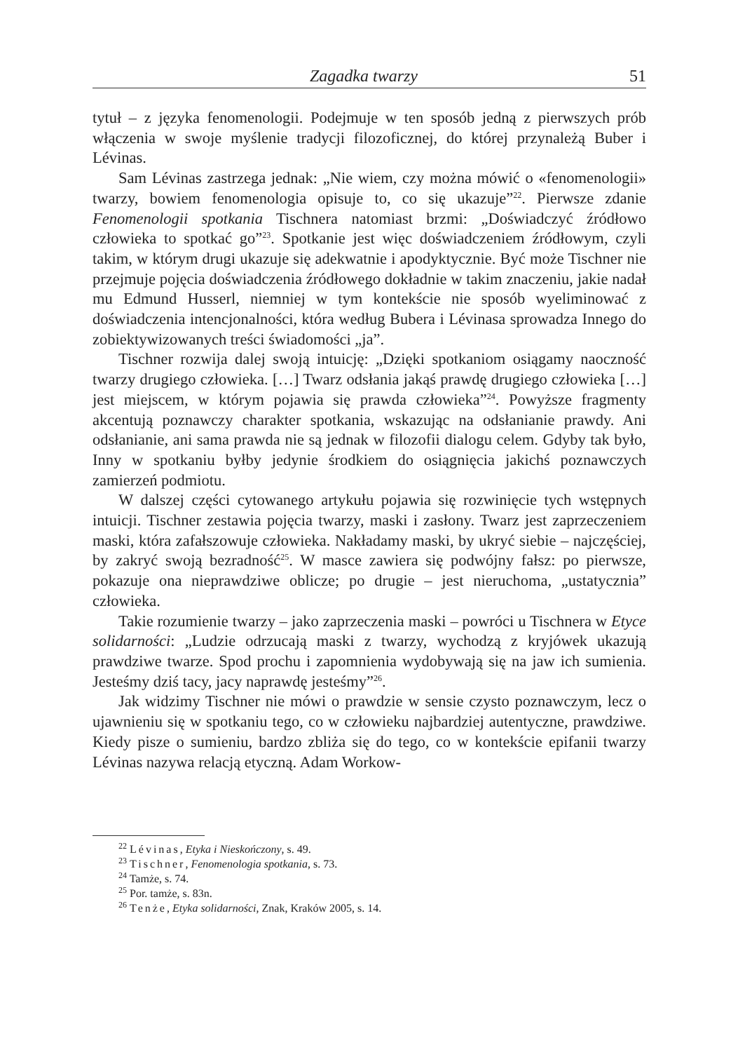Zagadka twarzy 51
tytuł – z języka fenomenologii. Podejmuje w ten sposób jedną z pierwszych prób włączenia w swoje myślenie tradycji filozoficznej, do której przynależą Buber i Lévinas.
Sam Lévinas zastrzega jednak: „Nie wiem, czy można mówić o «fenomenologii» twarzy, bowiem fenomenologia opisuje to, co się ukazuje”<sup>22</sup>. Pierwsze zdanie Fenomenologii spotkania Tischnera natomiast brzmi: „Doświadczyć źródłowo człowieka to spotkać go”<sup>23</sup>. Spotkanie jest więc doświadczeniem źródłowym, czyli takim, w którym drugi ukazuje się adekwatnie i apodyktycznie. Być może Tischner nie przejmuje pojęcia doświadczenia źródłowego dokładnie w takim znaczeniu, jakie nadał mu Edmund Husserl, niemniej w tym kontekście nie sposób wyeliminować z doświadczenia intencjonalności, która według Bubera i Lévinasa sprowadza Innego do zobiektywizowanych treści świadomości „ja”.
Tischner rozwija dalej swoją intuicję: „Dzięki spotkaniom osiągamy naoczność twarzy drugiego człowieka. […] Twarz odsłania jakąś prawdę drugiego człowieka […] jest miejscem, w którym pojawia się prawda człowieka”<sup>24</sup>. Powyższe fragmenty akcentują poznawczy charakter spotkania, wskazując na odsłanianie prawdy. Ani odsłanianie, ani sama prawda nie są jednak w filozofii dialogu celem. Gdyby tak było, Inny w spotkaniu byłby jedynie środkiem do osiągnięcia jakichś poznawczych zamierzeń podmiotu.
W dalszej części cytowanego artykułu pojawia się rozwinięcie tych wstępnych intuicji. Tischner zestawia pojęcia twarzy, maski i zasłony. Twarz jest zaprzeczeniem maski, która zafałszowuje człowieka. Nakładamy maski, by ukryć siebie – najczęściej, by zakryć swoją bezradność<sup>25</sup>. W masce zawiera się podwójny fałsz: po pierwsze, pokazuje ona nieprawdziwe oblicze; po drugie – jest nieruchoma, „ustatycznia” człowieka.
Takie rozumienie twarzy – jako zaprzeczenia maski – powróci u Tischnera w Etyce solidarności: „Ludzie odrzucają maski z twarzy, wychodzą z kryjówek ukazują prawdziwe twarze. Spod prochu i zapomnienia wydobywają się na jaw ich sumienia. Jesteśmy dziś tacy, jacy naprawdę jesteśmy”<sup>26</sup>.
Jak widzimy Tischner nie mówi o prawdzie w sensie czysto poznawczym, lecz o ujawnieniu się w spotkaniu tego, co w człowieku najbardziej autentyczne, prawdziwe. Kiedy pisze o sumieniu, bardzo zbliża się do tego, co w kontekście epifanii twarzy Lévinas nazywa relacją etyczną. Adam Workow-
<sup>22</sup> Lévinas, Etyka i Nieskończony, s. 49.
<sup>23</sup> Tischner, Fenomenologia spotkania, s. 73.
<sup>24</sup> Tamże, s. 74.
<sup>25</sup> Por. tamże, s. 83n.
<sup>26</sup> Tenże, Etyka solidarności, Znak, Kraków 2005, s. 14.